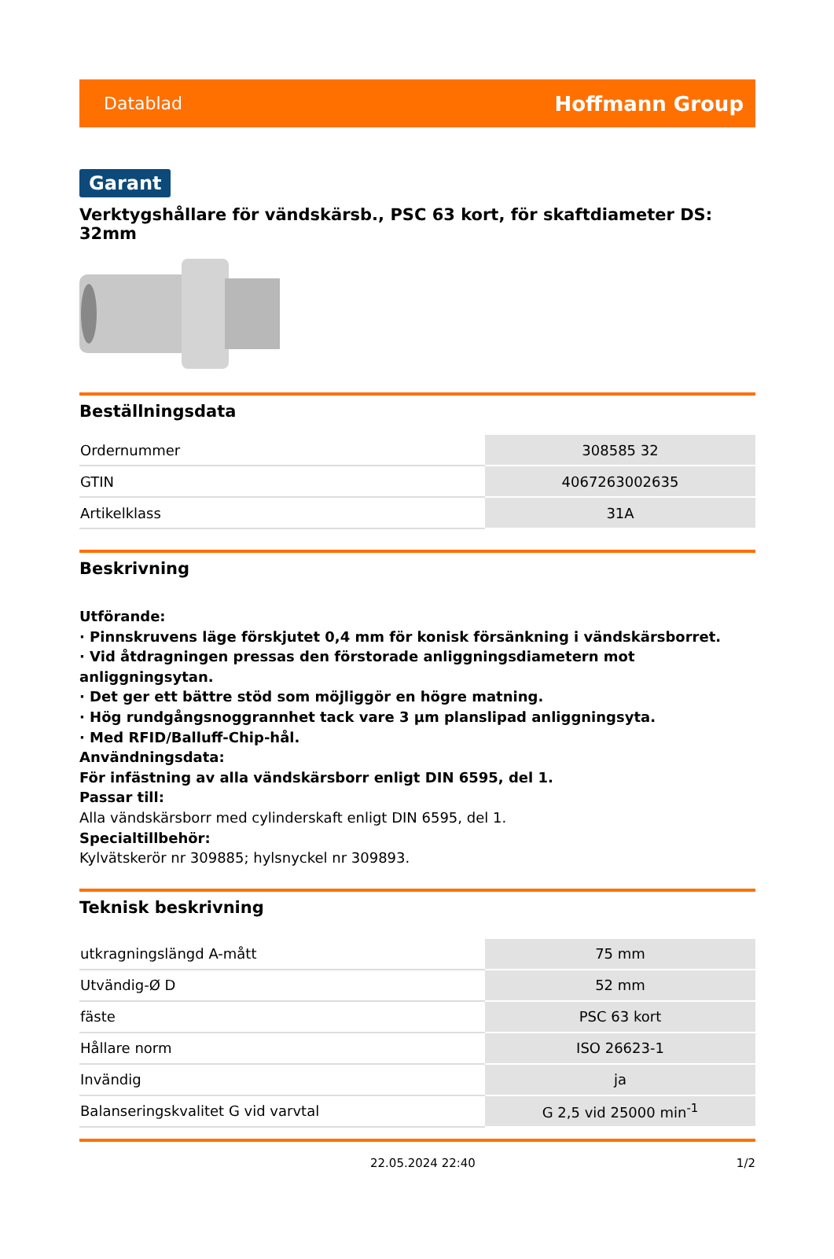Datablad Hoffmann Group
Garant
Verktygshållare för vändskärsb., PSC 63 kort, för skaftdiameter DS: 32mm
Beställningsdata
| Ordernummer | 308585 32 |
| GTIN | 4067263002635 |
| Artikelklass | 31A |
Beskrivning
Utförande:
· Pinnskruvens läge förskjutet 0,4 mm för konisk försänkning i vändskärsborret.
· Vid åtdragningen pressas den förstorade anliggningsdiametern mot anliggningsytan.
· Det ger ett bättre stöd som möjliggör en högre matning.
· Hög rundgångsnoggrannhet tack vare 3 µm planslipad anliggningsyta.
· Med RFID/Balluff-Chip-hål.
Användningsdata:
För infästning av alla vändskärsborr enligt DIN 6595, del 1.
Passar till:
Alla vändskärsborr med cylinderskaft enligt DIN 6595, del 1.
Specialtillbehör:
Kylvätskerör nr 309885; hylsnyckel nr 309893.
Teknisk beskrivning
| utkragningslängd A-mått | 75 mm |
| Utvändig-Ø D | 52 mm |
| fäste | PSC 63 kort |
| Hållare norm | ISO 26623-1 |
| Invändig | ja |
| Balanseringskvalitet G vid varvtal | G 2,5 vid 25000 min<sup>-1</sup> |
22.05.2024 22:40 1/2